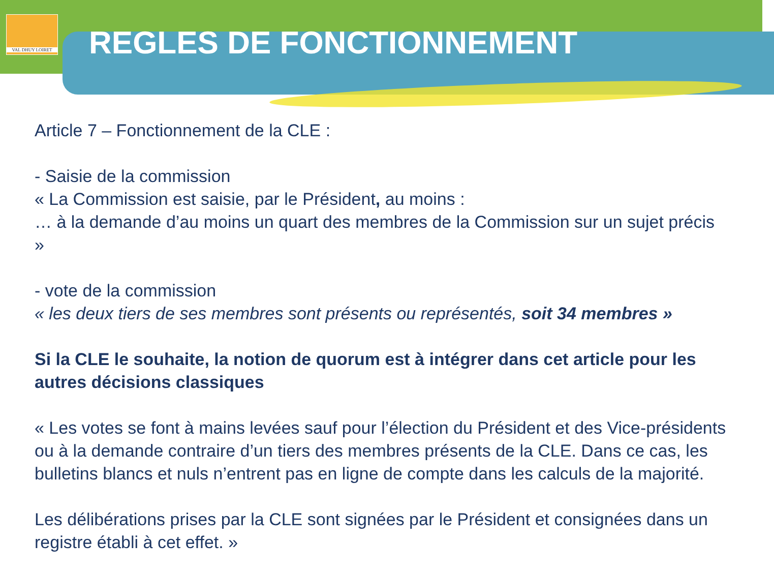VAL DHUY LOIRET
REGLES DE FONCTIONNEMENT
Article 7 – Fonctionnement de la CLE :
- Saisie de la commission
« La Commission est saisie, par le Président, au moins :
… à la demande d’au moins un quart des membres de la Commission sur un sujet précis »
- vote de la commission
« les deux tiers de ses membres sont présents ou représentés, soit 34 membres »
Si la CLE le souhaite, la notion de quorum est à intégrer dans cet article pour les autres décisions classiques
« Les votes se font à mains levées sauf pour l’élection du Président et des Vice-présidents ou à la demande contraire d’un tiers des membres présents de la CLE. Dans ce cas, les bulletins blancs et nuls n’entrent pas en ligne de compte dans les calculs de la majorité.
Les délibérations prises par la CLE sont signées par le Président et consignées dans un registre établi à cet effet. »